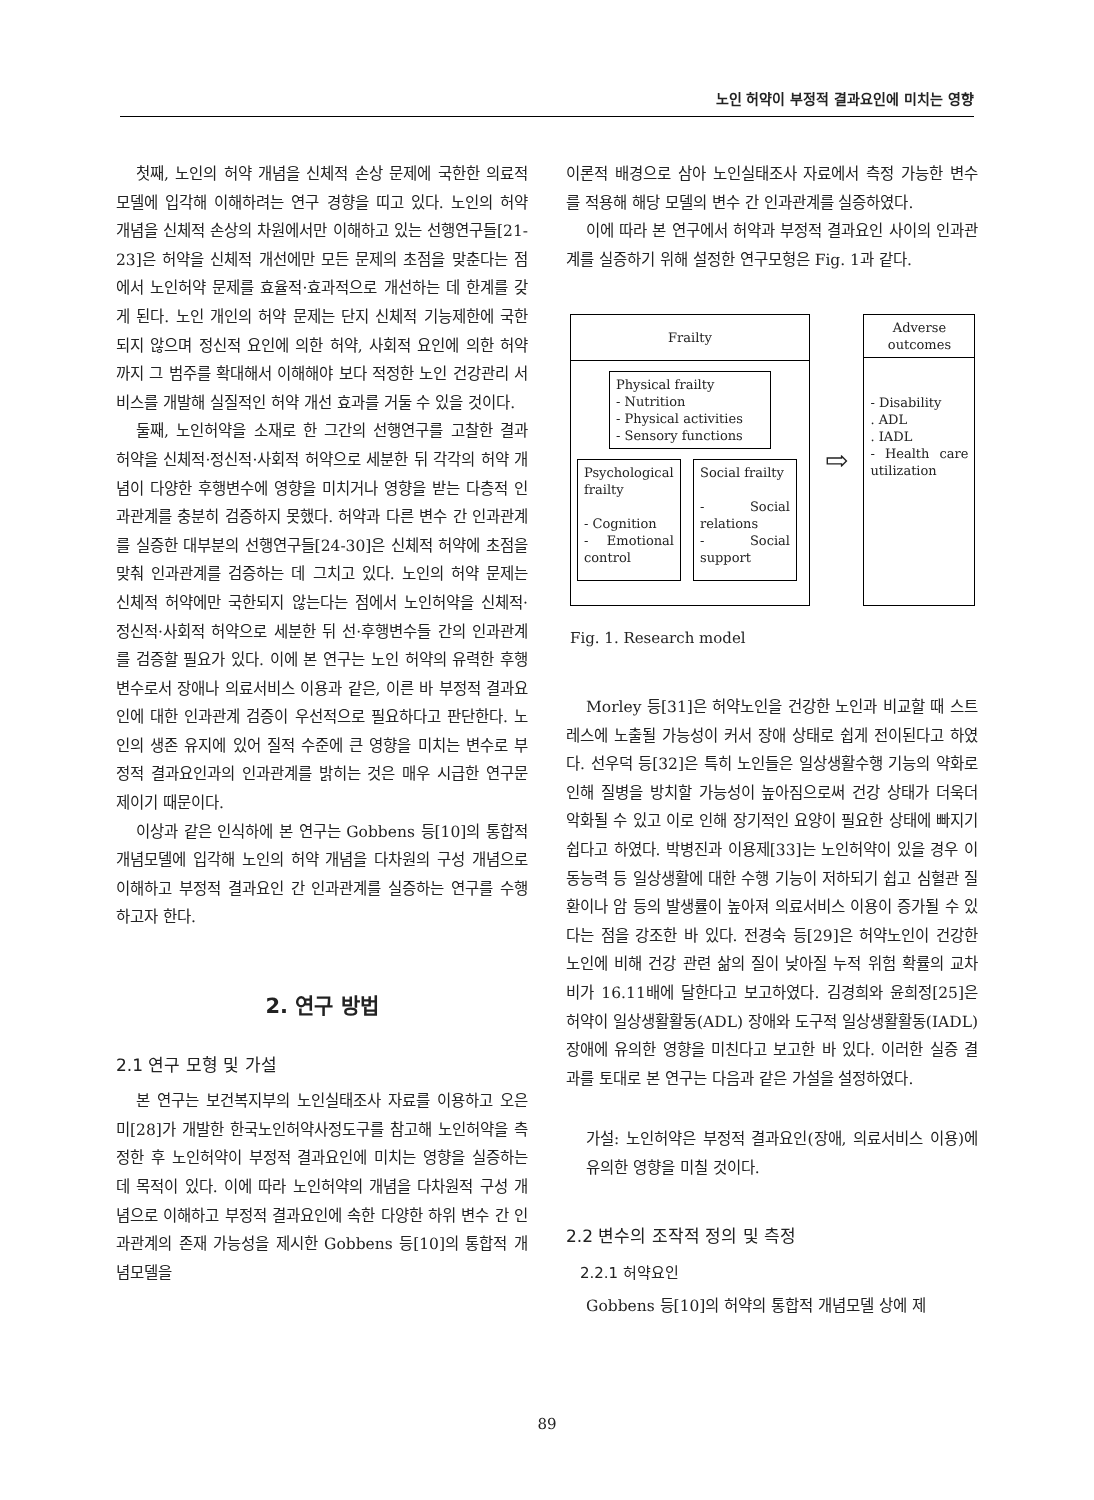노인 허약이 부정적 결과요인에 미치는 영향
첫째, 노인의 허약 개념을 신체적 손상 문제에 국한한 의료적 모델에 입각해 이해하려는 연구 경향을 띠고 있다. 노인의 허약 개념을 신체적 손상의 차원에서만 이해하고 있는 선행연구들[21-23]은 허약을 신체적 개선에만 모든 문제의 초점을 맞춘다는 점에서 노인허약 문제를 효율적·효과적으로 개선하는 데 한계를 갖게 된다. 노인 개인의 허약 문제는 단지 신체적 기능제한에 국한되지 않으며 정신적 요인에 의한 허약, 사회적 요인에 의한 허약까지 그 범주를 확대해서 이해해야 보다 적정한 노인 건강관리 서비스를 개발해 실질적인 허약 개선 효과를 거둘 수 있을 것이다.
둘째, 노인허약을 소재로 한 그간의 선행연구를 고찰한 결과 허약을 신체적·정신적·사회적 허약으로 세분한 뒤 각각의 허약 개념이 다양한 후행변수에 영향을 미치거나 영향을 받는 다층적 인과관계를 충분히 검증하지 못했다. 허약과 다른 변수 간 인과관계를 실증한 대부분의 선행연구들[24-30]은 신체적 허약에 초점을 맞춰 인과관계를 검증하는 데 그치고 있다. 노인의 허약 문제는 신체적 허약에만 국한되지 않는다는 점에서 노인허약을 신체적·정신적·사회적 허약으로 세분한 뒤 선·후행변수들 간의 인과관계를 검증할 필요가 있다. 이에 본 연구는 노인 허약의 유력한 후행변수로서 장애나 의료서비스 이용과 같은, 이른 바 부정적 결과요인에 대한 인과관계 검증이 우선적으로 필요하다고 판단한다. 노인의 생존 유지에 있어 질적 수준에 큰 영향을 미치는 변수로 부정적 결과요인과의 인과관계를 밝히는 것은 매우 시급한 연구문제이기 때문이다.
이상과 같은 인식하에 본 연구는 Gobbens 등[10]의 통합적 개념모델에 입각해 노인의 허약 개념을 다차원의 구성 개념으로 이해하고 부정적 결과요인 간 인과관계를 실증하는 연구를 수행하고자 한다.
2. 연구 방법
2.1 연구 모형 및 가설
본 연구는 보건복지부의 노인실태조사 자료를 이용하고 오은미[28]가 개발한 한국노인허약사정도구를 참고해 노인허약을 측정한 후 노인허약이 부정적 결과요인에 미치는 영향을 실증하는 데 목적이 있다. 이에 따라 노인허약의 개념을 다차원적 구성 개념으로 이해하고 부정적 결과요인에 속한 다양한 하위 변수 간 인과관계의 존재 가능성을 제시한 Gobbens 등[10]의 통합적 개념모델을
이론적 배경으로 삼아 노인실태조사 자료에서 측정 가능한 변수를 적용해 해당 모델의 변수 간 인과관계를 실증하였다.
이에 따라 본 연구에서 허약과 부정적 결과요인 사이의 인과관계를 실증하기 위해 설정한 연구모형은 Fig. 1과 같다.
Frailty
Physical frailty
- Nutrition
- Physical activities
- Sensory functions
Psychological frailty
- Cognition
- Emotional control
Social frailty
- Social relations
- Social support
⇨
Adverse outcomes
- Disability
. ADL
. IADL
- Health care utilization
Fig. 1. Research model
Morley 등[31]은 허약노인을 건강한 노인과 비교할 때 스트레스에 노출될 가능성이 커서 장애 상태로 쉽게 전이된다고 하였다. 선우덕 등[32]은 특히 노인들은 일상생활수행 기능의 약화로 인해 질병을 방치할 가능성이 높아짐으로써 건강 상태가 더욱더 악화될 수 있고 이로 인해 장기적인 요양이 필요한 상태에 빠지기 쉽다고 하였다. 박병진과 이용제[33]는 노인허약이 있을 경우 이동능력 등 일상생활에 대한 수행 기능이 저하되기 쉽고 심혈관 질환이나 암 등의 발생률이 높아져 의료서비스 이용이 증가될 수 있다는 점을 강조한 바 있다. 전경숙 등[29]은 허약노인이 건강한 노인에 비해 건강 관련 삶의 질이 낮아질 누적 위험 확률의 교차비가 16.11배에 달한다고 보고하였다. 김경희와 윤희정[25]은 허약이 일상생활활동(ADL) 장애와 도구적 일상생활활동(IADL) 장애에 유의한 영향을 미친다고 보고한 바 있다. 이러한 실증 결과를 토대로 본 연구는 다음과 같은 가설을 설정하였다.
가설: 노인허약은 부정적 결과요인(장애, 의료서비스 이용)에 유의한 영향을 미칠 것이다.
2.2 변수의 조작적 정의 및 측정
2.2.1 허약요인
Gobbens 등[10]의 허약의 통합적 개념모델 상에 제
89